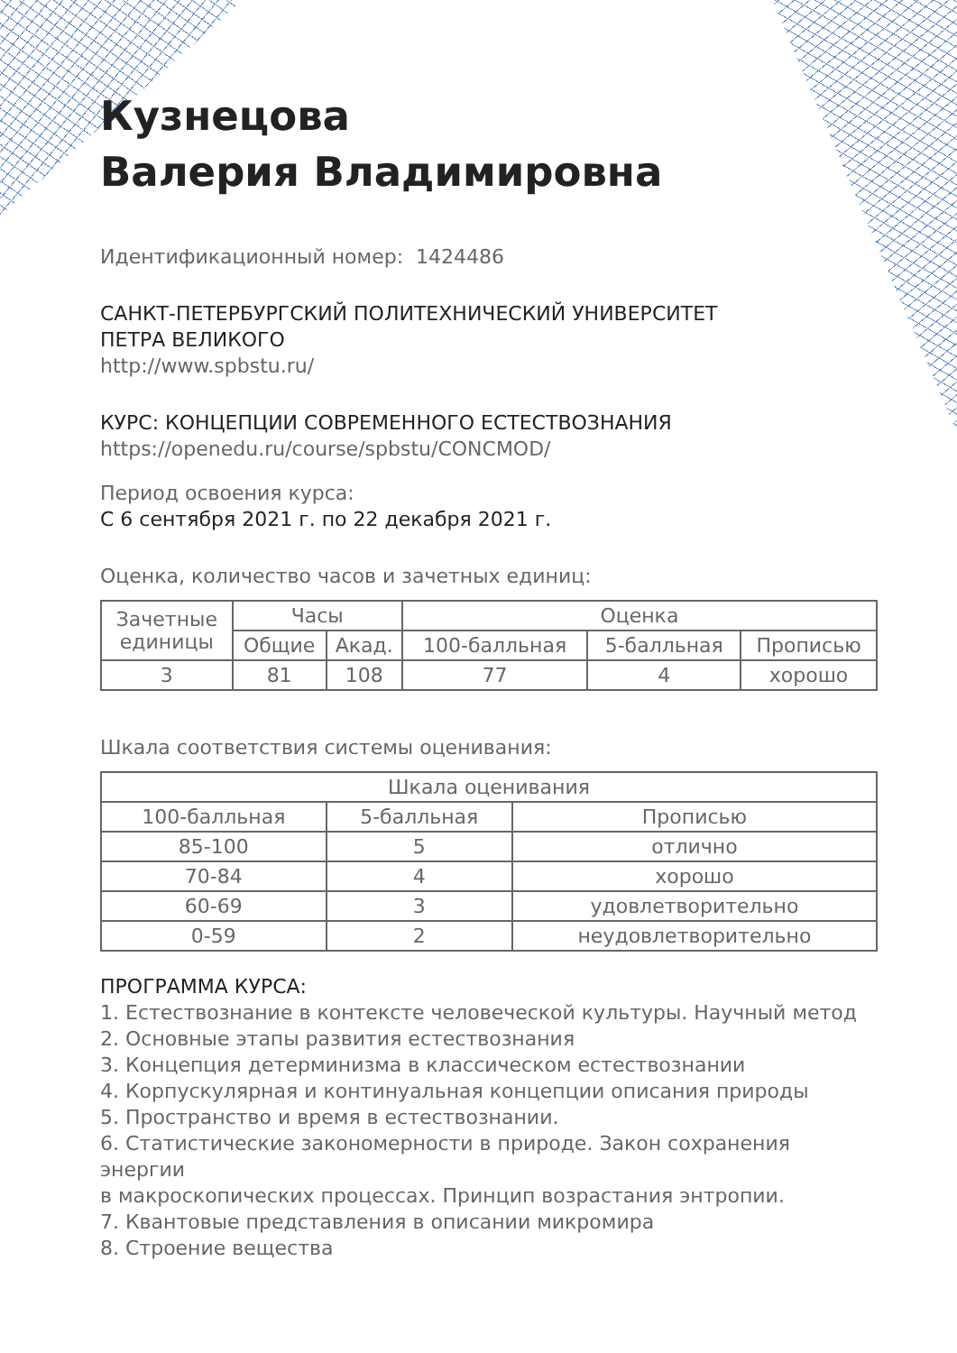Кузнецова
Валерия Владимировна
Идентификационный номер: 1424486
САНКТ-ПЕТЕРБУРГСКИЙ ПОЛИТЕХНИЧЕСКИЙ УНИВЕРСИТЕТ
ПЕТРА ВЕЛИКОГО
http://www.spbstu.ru/
КУРС: КОНЦЕПЦИИ СОВРЕМЕННОГО ЕСТЕСТВОЗНАНИЯ
https://openedu.ru/course/spbstu/CONCMOD/
Период освоения курса:
С 6 сентября 2021 г. по 22 декабря 2021 г.
Оценка, количество часов и зачетных единиц:
| Зачетные единицы | Часы | | Оценка | | |
| --- | --- | --- | --- | --- | --- |
| | Общие | Акад. | 100-балльная | 5-балльная | Прописью |
| 3 | 81 | 108 | 77 | 4 | хорошо |
Шкала соответствия системы оценивания:
| Шкала оценивания | | |
| --- | --- | --- |
| 100-балльная | 5-балльная | Прописью |
| 85-100 | 5 | отлично |
| 70-84 | 4 | хорошо |
| 60-69 | 3 | удовлетворительно |
| 0-59 | 2 | неудовлетворительно |
ПРОГРАММА КУРСА:
1. Естествознание в контексте человеческой культуры. Научный метод
2. Основные этапы развития естествознания
3. Концепция детерминизма в классическом естествознании
4. Корпускулярная и континуальная концепции описания природы
5. Пространство и время в естествознании.
6. Статистические закономерности в природе. Закон сохранения энергии
в макроскопических процессах. Принцип возрастания энтропии.
7. Квантовые представления в описании микромира
8. Строение вещества